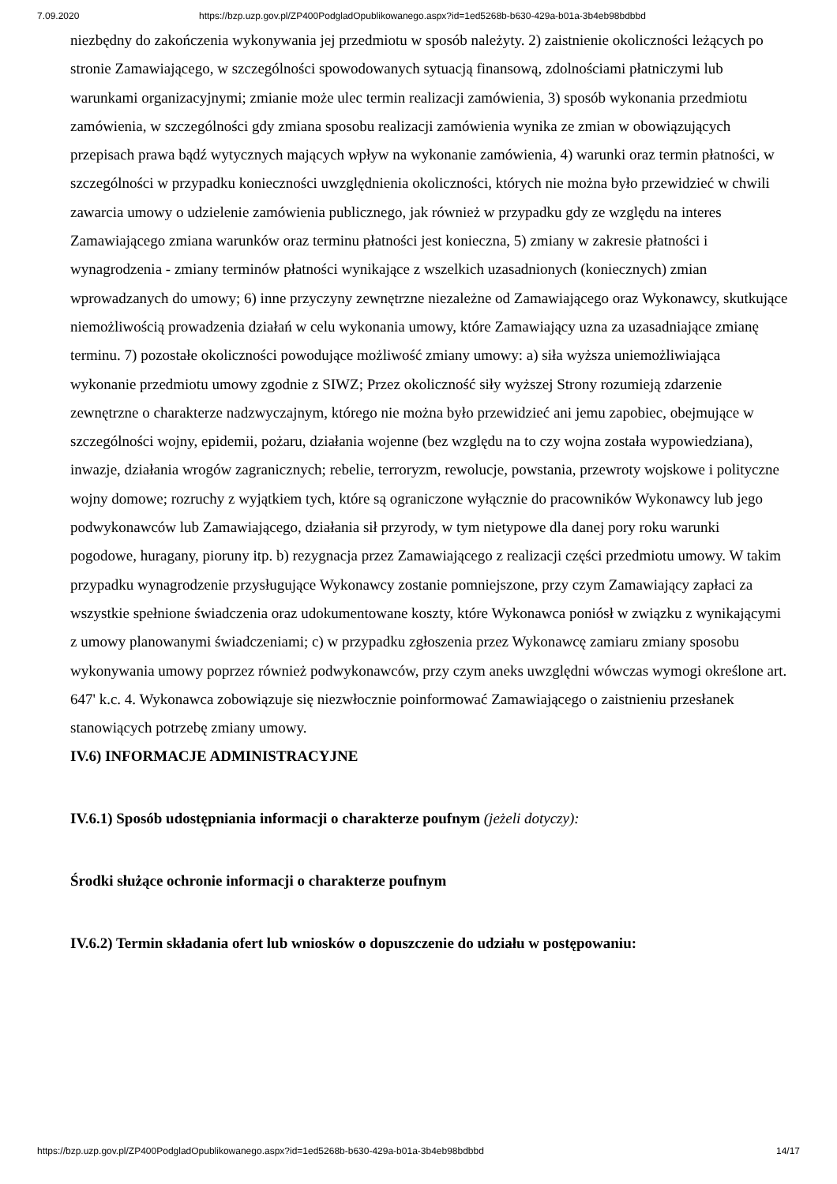7.09.2020 https://bzp.uzp.gov.pl/ZP400PodgladOpublikowanego.aspx?id=1ed5268b-b630-429a-b01a-3b4eb98bdbbd
niezbędny do zakończenia wykonywania jej przedmiotu w sposób należyty. 2) zaistnienie okoliczności leżących po stronie Zamawiającego, w szczególności spowodowanych sytuacją finansową, zdolnościami płatniczymi lub warunkami organizacyjnymi; zmianie może ulec termin realizacji zamówienia, 3) sposób wykonania przedmiotu zamówienia, w szczególności gdy zmiana sposobu realizacji zamówienia wynika ze zmian w obowiązujących przepisach prawa bądź wytycznych mających wpływ na wykonanie zamówienia, 4) warunki oraz termin płatności, w szczególności w przypadku konieczności uwzględnienia okoliczności, których nie można było przewidzieć w chwili zawarcia umowy o udzielenie zamówienia publicznego, jak również w przypadku gdy ze względu na interes Zamawiającego zmiana warunków oraz terminu płatności jest konieczna, 5) zmiany w zakresie płatności i wynagrodzenia - zmiany terminów płatności wynikające z wszelkich uzasadnionych (koniecznych) zmian wprowadzanych do umowy; 6) inne przyczyny zewnętrzne niezależne od Zamawiającego oraz Wykonawcy, skutkujące niemożliwością prowadzenia działań w celu wykonania umowy, które Zamawiający uzna za uzasadniające zmianę terminu. 7) pozostałe okoliczności powodujące możliwość zmiany umowy: a) siła wyższa uniemożliwiająca wykonanie przedmiotu umowy zgodnie z SIWZ; Przez okoliczność siły wyższej Strony rozumieją zdarzenie zewnętrzne o charakterze nadzwyczajnym, którego nie można było przewidzieć ani jemu zapobiec, obejmujące w szczególności wojny, epidemii, pożaru, działania wojenne (bez względu na to czy wojna została wypowiedziana), inwazje, działania wrogów zagranicznych; rebelie, terroryzm, rewolucje, powstania, przewroty wojskowe i polityczne wojny domowe; rozruchy z wyjątkiem tych, które są ograniczone wyłącznie do pracowników Wykonawcy lub jego podwykonawców lub Zamawiającego, działania sił przyrody, w tym nietypowe dla danej pory roku warunki pogodowe, huragany, pioruny itp. b) rezygnacja przez Zamawiającego z realizacji części przedmiotu umowy. W takim przypadku wynagrodzenie przysługujące Wykonawcy zostanie pomniejszone, przy czym Zamawiający zapłaci za wszystkie spełnione świadczenia oraz udokumentowane koszty, które Wykonawca poniósł w związku z wynikającymi z umowy planowanymi świadczeniami; c) w przypadku zgłoszenia przez Wykonawcę zamiaru zmiany sposobu wykonywania umowy poprzez również podwykonawców, przy czym aneks uwzględni wówczas wymogi określone art. 647' k.c. 4. Wykonawca zobowiązuje się niezwłocznie poinformować Zamawiającego o zaistnieniu przesłanek stanowiących potrzebę zmiany umowy.
IV.6) INFORMACJE ADMINISTRACYJNE
IV.6.1) Sposób udostępniania informacji o charakterze poufnym (jeżeli dotyczy):
Środki służące ochronie informacji o charakterze poufnym
IV.6.2) Termin składania ofert lub wniosków o dopuszczenie do udziału w postępowaniu:
https://bzp.uzp.gov.pl/ZP400PodgladOpublikowanego.aspx?id=1ed5268b-b630-429a-b01a-3b4eb98bdbbd 14/17